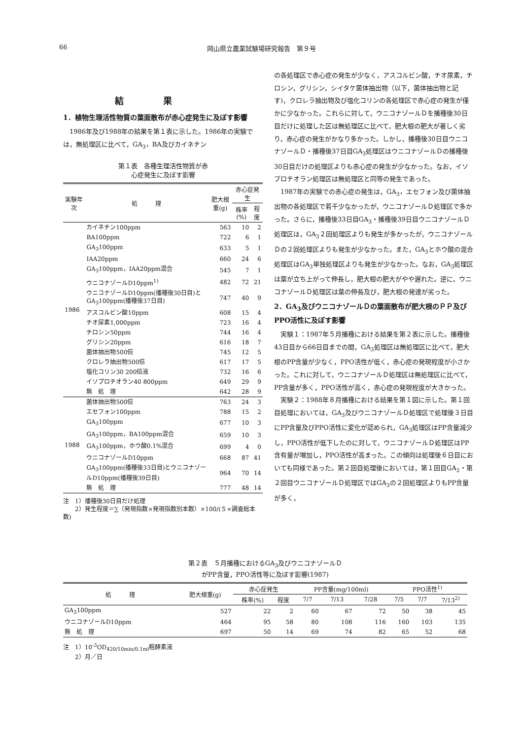66 岡山県立農業試験場研究報告　第９号
結果
1．植物生理活性物質の葉面散布が赤心症発生に及ぼす影響
　1986年及び1988年の結果を第１表に示した。1986年の実験では，無処理区に比べて，GA<sub>3</sub>，BA及びカイネチン
第１表　各種生理活性物質が赤
心症発生に及ぼす影響
| 実験年次 | 処 理 | 肥大根重(g) | 赤心症発生 | |
| --- | --- | --- | --- | --- |
| | | | 株率(%) | 程度 |
| 1986 | カイネチン100ppm | 563 | 10 | 2 |
| | BA100ppm | 722 | 6 | 1 |
| | GA<sub>3</sub>100ppm | 633 | 5 | 1 |
| | IAA20ppm | 660 | 24 | 6 |
| | GA<sub>3</sub>100ppm，IAA20ppm混合 | 545 | 7 | 1 |
| | ウニコナゾールD10ppm<sup>1)</sup> | 482 | 72 | 21 |
| | ウニコナゾールD10ppm(播種後30日目)とGA<sub>3</sub>100ppm(播種後37日目) | 747 | 40 | 9 |
| | アスコルビン酸10ppm | 608 | 15 | 4 |
| | チオ尿素1,000ppm | 723 | 16 | 4 |
| | チロシン50ppm | 744 | 16 | 4 |
| | グリシン20ppm | 616 | 18 | 7 |
| | 菌体抽出物500倍 | 745 | 12 | 5 |
| | クロレラ抽出物500倍 | 617 | 17 | 5 |
| | 塩化コリン30 200倍液 | 732 | 16 | 6 |
| | イソプロチオラン40 800ppm | 649 | 29 | 9 |
| | 無 処 理 | 642 | 28 | 9 |
| 1988 | 菌体抽出物500倍 | 763 | 24 | 3 |
| | エセフォン100ppm | 788 | 15 | 2 |
| | GA<sub>3</sub>100ppm | 677 | 10 | 3 |
| | GA<sub>3</sub>100ppm，BA100ppm混合 | 659 | 10 | 3 |
| | GA<sub>3</sub>100ppm，ホウ酸0.1%混合 | 699 | 4 | 0 |
| | ウニコナゾールD10ppm | 668 | 87 | 41 |
| | GA<sub>3</sub>100ppm(播種後33日目)とウニコナゾールD10ppm(播種後39日目) | 964 | 70 | 14 |
| | 無 処 理 | 777 | 48 | 14 |
注　1）播種後30日目だけ処理
　　2）発生程度＝∑（発現指数×発現指数別本数）×100/(５×調査総本数)
の各処理区で赤心症の発生が少なく，アスコルビン酸，チオ尿素，チロシン，グリシン，シイタケ菌体抽出物（以下，菌体抽出物と記す)，クロレラ抽出物及び塩化コリンの各処理区で赤心症の発生が僅かに少なかった。これらに対して，ウニコナゾールＤを播種後30日目だけに処理した区は無処理区に比べて，肥大根の肥大が著しく劣り，赤心症の発生がかなり多かった。しかし，播種後30日目ウニコナゾールＤ・播種後37日目GA<sub>3</sub>処理区はウニコナゾールＤの播種後30日目だけの処理区よりも赤心症の発生が少なかった。なお，イソプロチオラン処理区は無処理区と同等の発生であった。
　1987年の実験での赤心症の発生は，GA<sub>3</sub>，エセフォン及び菌体抽出物の各処理区で若干少なかったが，ウニコナゾールＤ処理区で多かった。さらに，播種後33日目GA<sub>3</sub>・播種後39日目ウニコナゾールＤ処理区は，GA<sub>3</sub>２回処理区よりも発生が多かったが，ウニコナゾールＤの２回処理区よりも発生が少なかった。また，GA<sub>3</sub>とホウ酸の混合処理区はGA<sub>3</sub>単独処理区よりも発生が少なかった。なお，GA<sub>3</sub>処理区は葉が立ち上がって伸長し，肥大根の肥大がやや遅れた。逆に，ウニコナゾールＤ処理区は葉の伸長及び，肥大根の発達が劣った。
2．GA<sub>3</sub>及びウニコナゾールＤの葉面散布が肥大根のＰＰ及び　PPO活性に及ぼす影響
　実験１：1987年５月播種における結果を第２表に示した。播種後43日目から66日目までの間，GA<sub>3</sub>処理区は無処理区に比べて，肥大根のPP含量が少なく，PPO活性が低く，赤心症の発現程度が小さかった。これに対して，ウニコナゾールＤ処理区は無処理区に比べて，PP含量が多く，PPO活性が高く，赤心症の発現程度が大きかった。
　実験２：1988年８月播種における結果を第１図に示した。第１回目処理においては，GA<sub>3</sub>及びウニコナゾールＤ処理区で処理後３日目にPP含量及びPPO活性に変化が認められ，GA<sub>3</sub>処理区はPP含量減少し，PPO活性が低下したのに対して，ウニコナゾールＤ処理区はPP含有量が増加し，PPO活性が高まった。この傾向は処理後６日目においても同様であった。第２回目処理後においては，第１回目GA<sub>2</sub>・第２回目ウニコナゾールＤ処理区ではGA<sub>3</sub>の２回処理区よりもPP含量が多く，
第２表　５月播種におけるGA<sub>3</sub>及びウニコナゾールＤ
がPP含量，PPO活性等に及ぼす影響(1987)
| 処 理 | 肥大根重(g) | 赤心症発生 | | PP含量(mg/100ml) | | | PPO活性<sup>1)</sup> | | |
| --- | --- | --- | --- | --- | --- | --- | --- | --- | --- |
| | | 株率(%) | 程度 | 7/7 | 7/13 | 7/28 | 7/5 | 7/7 | 7/13<sup>2)</sup> |
| GA<sub>3</sub>100ppm | 527 | 22 | 2 | 60 | 67 | 72 | 50 | 38 | 45 |
| ウニコナゾールD10ppm | 464 | 95 | 58 | 80 | 108 | 116 | 160 | 103 | 135 |
| 無 処 理 | 697 | 50 | 14 | 69 | 74 | 82 | 65 | 52 | 68 |
注　1）10<sup>-3</sup>OD<sub>420/10min/0.1ml</sub>粗酵素液
　　2）月／日